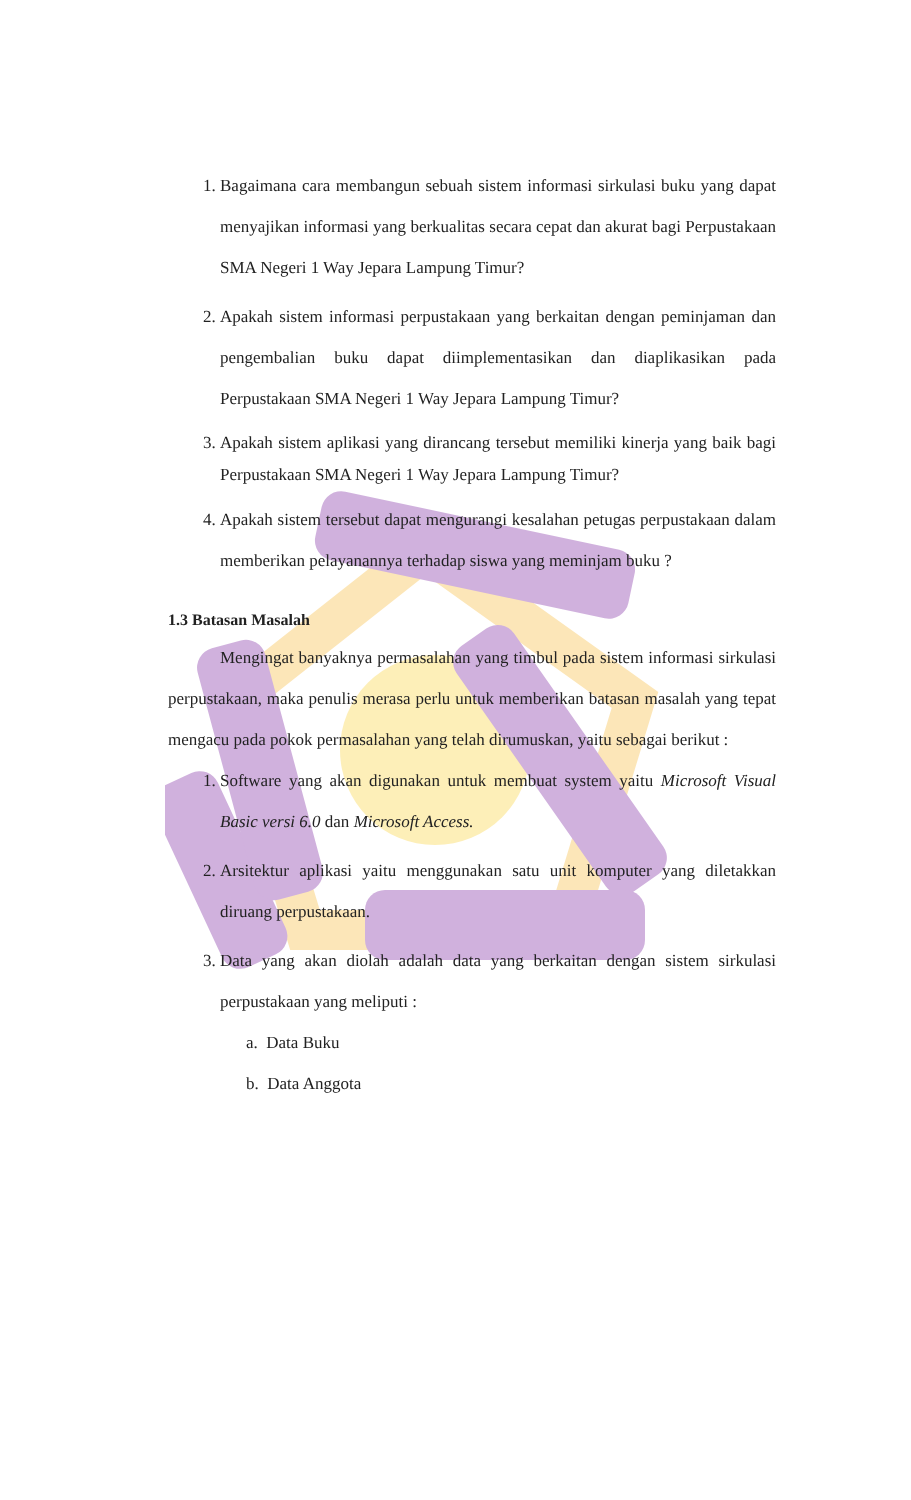1. Bagaimana cara membangun sebuah sistem informasi sirkulasi buku yang dapat menyajikan informasi yang berkualitas secara cepat dan akurat bagi Perpustakaan SMA Negeri 1 Way Jepara Lampung Timur?
2. Apakah sistem informasi perpustakaan yang berkaitan dengan peminjaman dan pengembalian buku dapat diimplementasikan dan diaplikasikan pada Perpustakaan SMA Negeri 1 Way Jepara Lampung Timur?
3. Apakah sistem aplikasi yang dirancang tersebut memiliki kinerja yang baik bagi Perpustakaan SMA Negeri 1 Way Jepara Lampung Timur?
4. Apakah sistem tersebut dapat mengurangi kesalahan petugas perpustakaan dalam memberikan pelayanannya terhadap siswa yang meminjam buku ?
1.3 Batasan Masalah
Mengingat banyaknya permasalahan yang timbul pada sistem informasi sirkulasi perpustakaan, maka penulis merasa perlu untuk memberikan batasan masalah yang tepat mengacu pada pokok permasalahan yang telah dirumuskan, yaitu sebagai berikut :
1. Software yang akan digunakan untuk membuat system yaitu Microsoft Visual Basic versi 6.0 dan Microsoft Access.
2. Arsitektur aplikasi yaitu menggunakan satu unit komputer yang diletakkan diruang perpustakaan.
3. Data yang akan diolah adalah data yang berkaitan dengan sistem sirkulasi perpustakaan yang meliputi :
a. Data Buku
b. Data Anggota